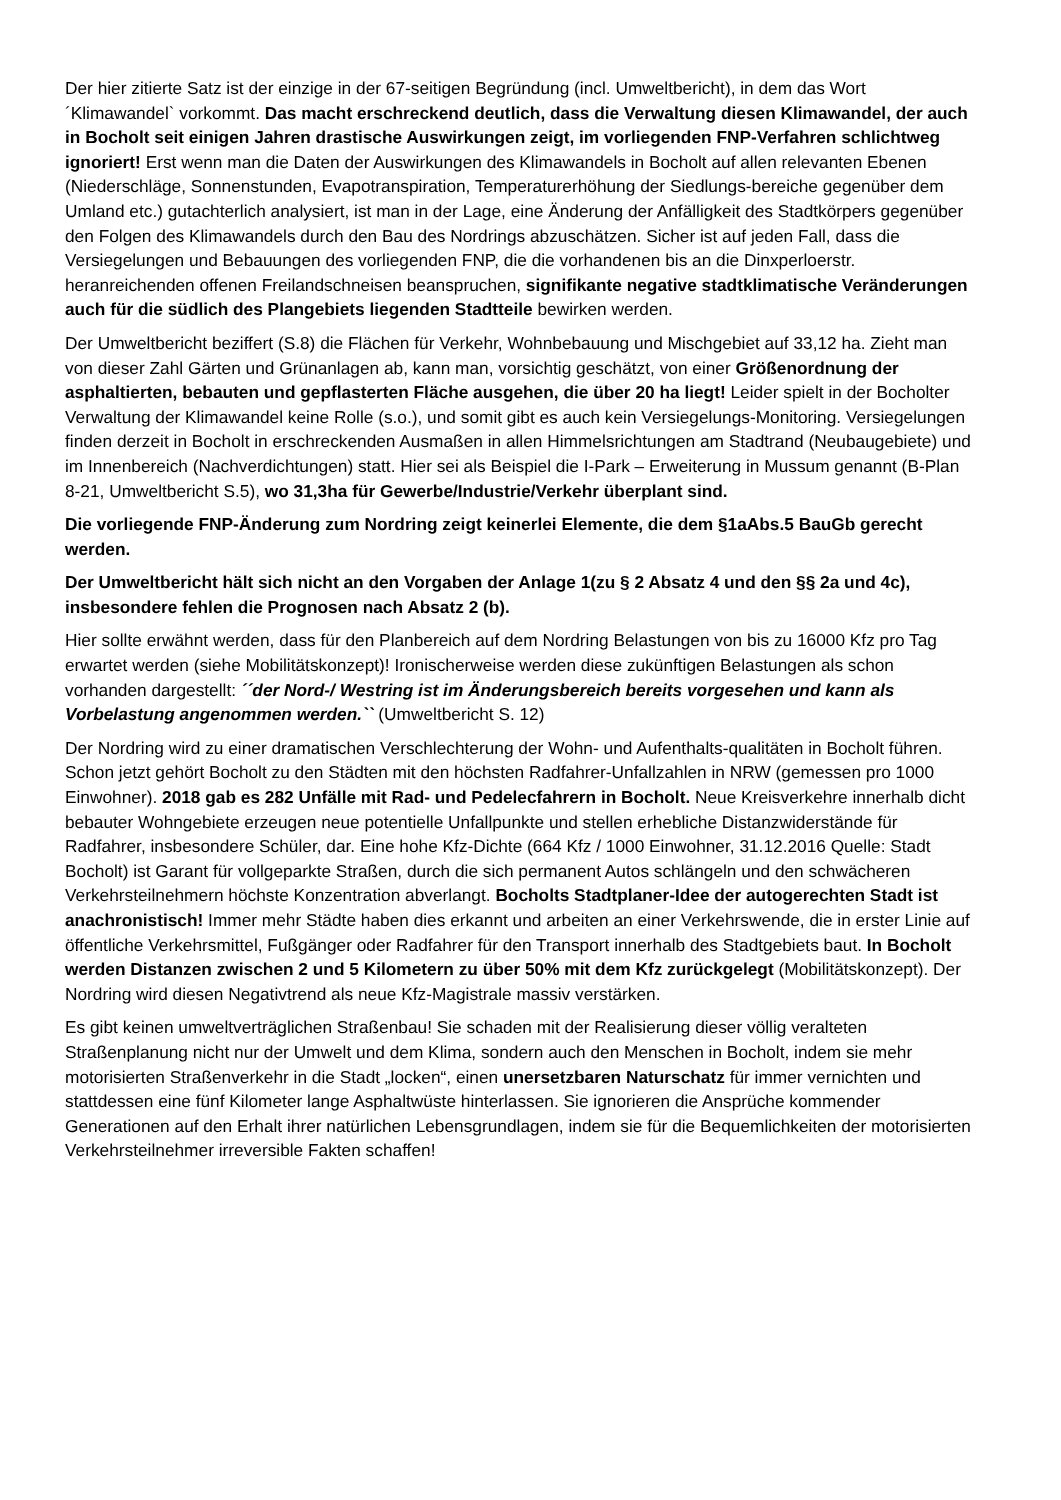Der hier zitierte Satz ist der einzige in der 67-seitigen Begründung (incl. Umweltbericht), in dem das Wort ´Klimawandel` vorkommt. Das macht erschreckend deutlich, dass die Verwaltung diesen Klimawandel, der auch in Bocholt seit einigen Jahren drastische Auswirkungen zeigt, im vorliegenden FNP-Verfahren schlichtweg ignoriert! Erst wenn man die Daten der Auswirkungen des Klimawandels in Bocholt auf allen relevanten Ebenen (Niederschläge, Sonnenstunden, Evapotranspiration, Temperaturerhöhung der Siedlungs-bereiche gegenüber dem Umland etc.) gutachterlich analysiert, ist man in der Lage, eine Änderung der Anfälligkeit des Stadtkörpers gegenüber den Folgen des Klimawandels durch den Bau des Nordrings abzuschätzen. Sicher ist auf jeden Fall, dass die Versiegelungen und Bebauungen des vorliegenden FNP, die die vorhandenen bis an die Dinxperloerstr. heranreichenden offenen Freilandschneisen beanspruchen, signifikante negative stadtklimatische Veränderungen auch für die südlich des Plangebiets liegenden Stadtteile bewirken werden.
Der Umweltbericht beziffert (S.8) die Flächen für Verkehr, Wohnbebauung und Mischgebiet auf 33,12 ha. Zieht man von dieser Zahl Gärten und Grünanlagen ab, kann man, vorsichtig geschätzt, von einer Größenordnung der asphaltierten, bebauten und gepflasterten Fläche ausgehen, die über 20 ha liegt! Leider spielt in der Bocholter Verwaltung der Klimawandel keine Rolle (s.o.), und somit gibt es auch kein Versiegelungs-Monitoring. Versiegelungen finden derzeit in Bocholt in erschreckenden Ausmaßen in allen Himmelsrichtungen am Stadtrand (Neubaugebiete) und im Innenbereich (Nachverdichtungen) statt. Hier sei als Beispiel die I-Park – Erweiterung in Mussum genannt (B-Plan 8-21, Umweltbericht S.5), wo 31,3ha für Gewerbe/Industrie/Verkehr überplant sind.
Die vorliegende FNP-Änderung zum Nordring zeigt keinerlei Elemente, die dem §1aAbs.5 BauGb gerecht werden.
Der Umweltbericht hält sich nicht an den Vorgaben der Anlage 1(zu § 2 Absatz 4 und den §§ 2a und 4c), insbesondere fehlen die Prognosen nach Absatz 2 (b).
Hier sollte erwähnt werden, dass für den Planbereich auf dem Nordring Belastungen von bis zu 16000 Kfz pro Tag erwartet werden (siehe Mobilitätskonzept)! Ironischerweise werden diese zukünftigen Belastungen als schon vorhanden dargestellt: ´´der Nord-/ Westring ist im Änderungsbereich bereits vorgesehen und kann als Vorbelastung angenommen werden.`` (Umweltbericht S. 12)
Der Nordring wird zu einer dramatischen Verschlechterung der Wohn- und Aufenthalts-qualitäten in Bocholt führen. Schon jetzt gehört Bocholt zu den Städten mit den höchsten Radfahrer-Unfallzahlen in NRW (gemessen pro 1000 Einwohner). 2018 gab es 282 Unfälle mit Rad- und Pedelecfahrern in Bocholt. Neue Kreisverkehre innerhalb dicht bebauter Wohngebiete erzeugen neue potentielle Unfallpunkte und stellen erhebliche Distanzwiderstände für Radfahrer, insbesondere Schüler, dar. Eine hohe Kfz-Dichte (664 Kfz / 1000 Einwohner, 31.12.2016 Quelle: Stadt Bocholt) ist Garant für vollgeparkte Straßen, durch die sich permanent Autos schlängeln und den schwächeren Verkehrsteilnehmern höchste Konzentration abverlangt. Bocholts Stadtplaner-Idee der autogerechten Stadt ist anachronistisch! Immer mehr Städte haben dies erkannt und arbeiten an einer Verkehrswende, die in erster Linie auf öffentliche Verkehrsmittel, Fußgänger oder Radfahrer für den Transport innerhalb des Stadtgebiets baut. In Bocholt werden Distanzen zwischen 2 und 5 Kilometern zu über 50% mit dem Kfz zurückgelegt (Mobilitätskonzept). Der Nordring wird diesen Negativtrend als neue Kfz-Magistrale massiv verstärken.
Es gibt keinen umweltverträglichen Straßenbau! Sie schaden mit der Realisierung dieser völlig veralteten Straßenplanung nicht nur der Umwelt und dem Klima, sondern auch den Menschen in Bocholt, indem sie mehr motorisierten Straßenverkehr in die Stadt „locken“, einen unersetzbaren Naturschatz für immer vernichten und stattdessen eine fünf Kilometer lange Asphaltwüste hinterlassen. Sie ignorieren die Ansprüche kommender Generationen auf den Erhalt ihrer natürlichen Lebensgrundlagen, indem sie für die Bequemlichkeiten der motorisierten Verkehrsteilnehmer irreversible Fakten schaffen!